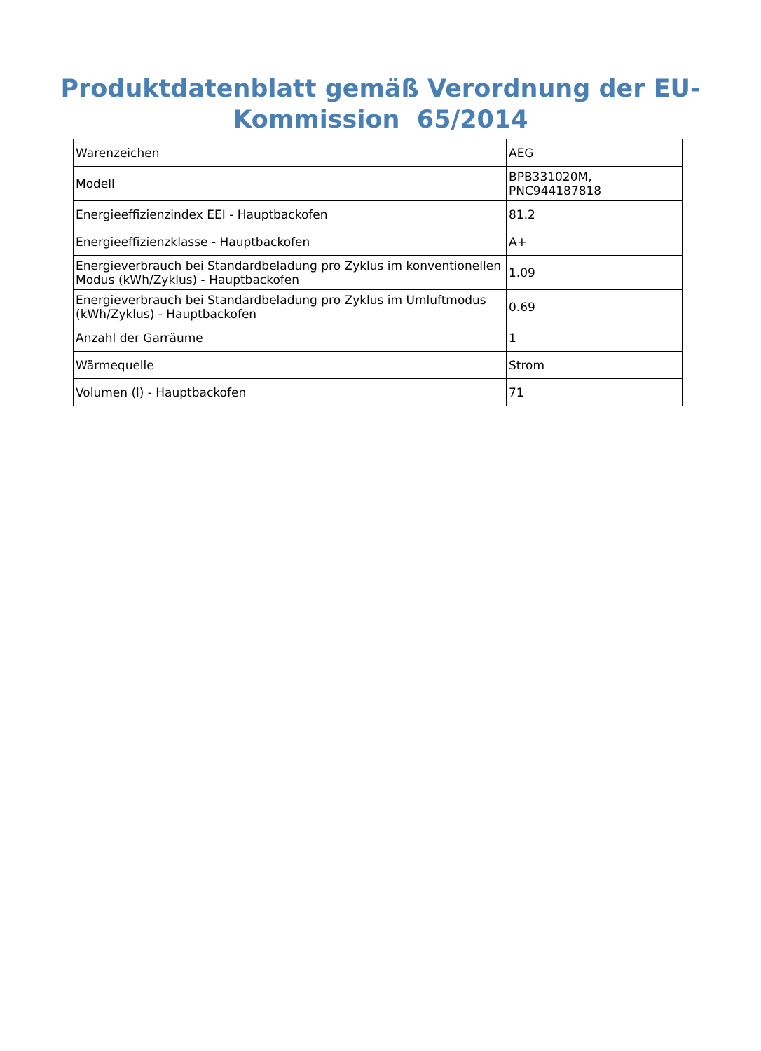Produktdatenblatt gemäß Verordnung der EU-
Kommission 65/2014
| Warenzeichen | AEG |
| Modell | BPB331020M, PNC944187818 |
| Energieeffizienzindex EEI - Hauptbackofen | 81.2 |
| Energieeffizienzklasse - Hauptbackofen | A+ |
| Energieverbrauch bei Standardbeladung pro Zyklus im konventionellen Modus (kWh/Zyklus) - Hauptbackofen | 1.09 |
| Energieverbrauch bei Standardbeladung pro Zyklus im Umluftmodus (kWh/Zyklus) - Hauptbackofen | 0.69 |
| Anzahl der Garräume | 1 |
| Wärmequelle | Strom |
| Volumen (l) - Hauptbackofen | 71 |